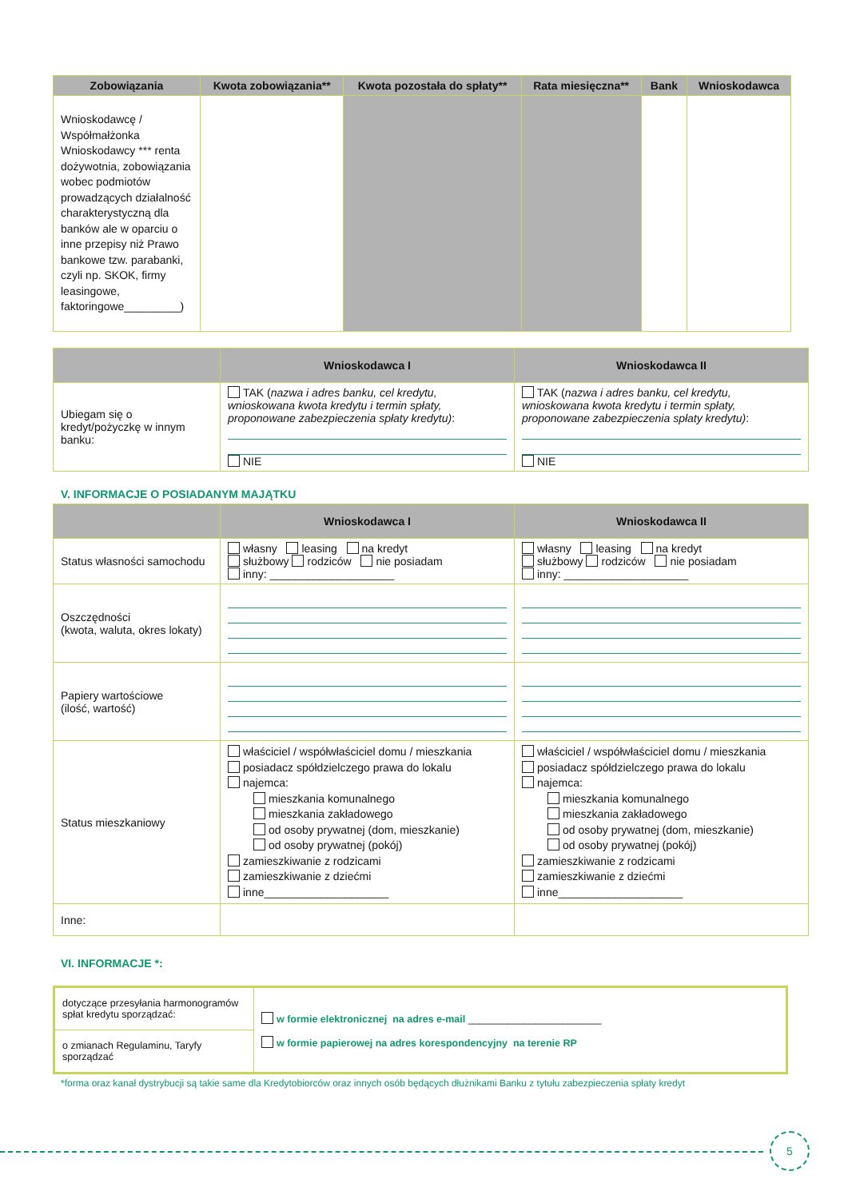| Zobowiązania | Kwota zobowiązania** | Kwota pozostała do spłaty** | Rata miesięczna** | Bank | Wnioskodawca |
| --- | --- | --- | --- | --- | --- |
| Wnioskodawcę / Współmałżonka Wnioskodawcy *** renta dożywotnia, zobowiązania wobec podmiotów prowadzących działalność charakterystyczną dla banków ale w oparciu o inne przepisy niż Prawo bankowe tzw. parabanki, czyli np. SKOK, firmy leasingowe, faktoringowe_________) | | | | | |
| | Wnioskodawca I | Wnioskodawca II |
| --- | --- | --- |
| Ubiegam się o kredyt/pożyczkę w innym banku: | TAK ( nazwa i adres banku, cel kredytu, wnioskowana kwota kredytu i termin spłaty, proponowane zabezpieczenia spłaty kredytu) : NIE | TAK ( nazwa i adres banku, cel kredytu, wnioskowana kwota kredytu i termin spłaty, proponowane zabezpieczenia spłaty kredytu) : NIE |
V. INFORMACJE O POSIADANYM MAJĄTKU
| | Wnioskodawca I | Wnioskodawca II |
| --- | --- | --- |
| Status własności samochodu | własny leasing na kredyt służbowy rodziców nie posiadam inny: ____________________ | własny leasing na kredyt służbowy rodziców nie posiadam inny: ____________________ |
| Oszczędności (kwota, waluta, okres lokaty) | | |
| Papiery wartościowe (ilość, wartość) | | |
| Status mieszkaniowy | właściciel / współwłaściciel domu / mieszkania posiadacz spółdzielczego prawa do lokalu najemca: mieszkania komunalnego mieszkania zakładowego od osoby prywatnej (dom, mieszkanie) od osoby prywatnej (pokój) zamieszkiwanie z rodzicami zamieszkiwanie z dziećmi inne____________________ | właściciel / współwłaściciel domu / mieszkania posiadacz spółdzielczego prawa do lokalu najemca: mieszkania komunalnego mieszkania zakładowego od osoby prywatnej (dom, mieszkanie) od osoby prywatnej (pokój) zamieszkiwanie z rodzicami zamieszkiwanie z dziećmi inne____________________ |
| Inne: | | |
VI. INFORMACJE *:
| dotyczące przesyłania harmonogramów spłat kredytu sporządzać: | w formie elektronicznej na adres e-mail ________________________ w formie papierowej na adres korespondencyjny na terenie RP |
| o zmianach Regulaminu, Taryfy sporządzać | |
*forma oraz kanał dystrybucji są takie same dla Kredytobiorców oraz innych osób będących dłużnikami Banku z tytułu zabezpieczenia spłaty kredyt
5